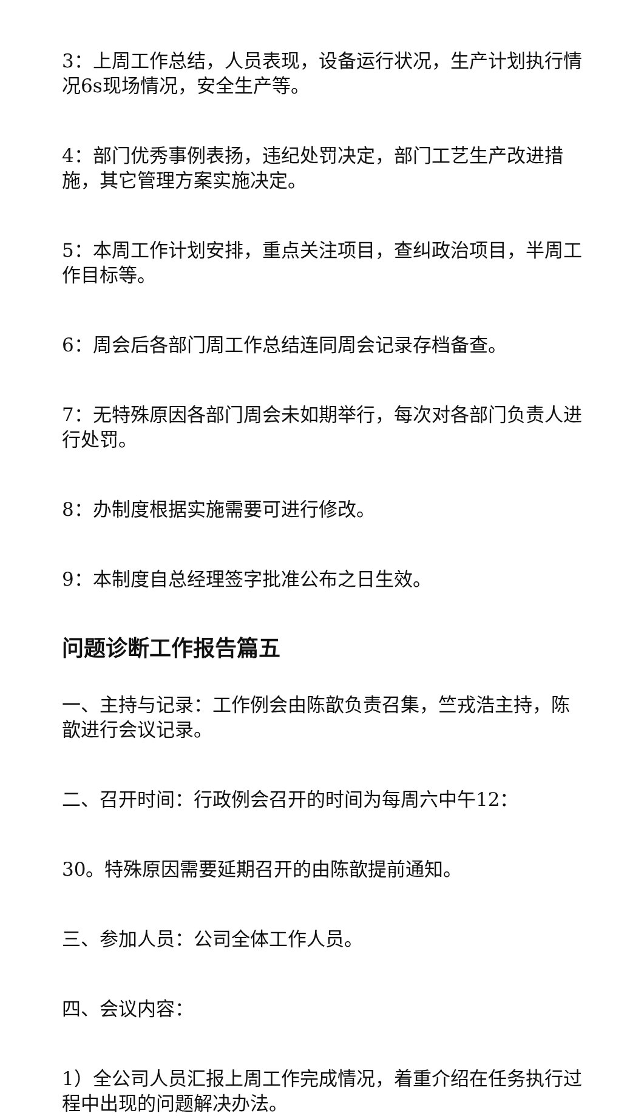3：上周工作总结，人员表现，设备运行状况，生产计划执行情况6s现场情况，安全生产等。
4：部门优秀事例表扬，违纪处罚决定，部门工艺生产改进措施，其它管理方案实施决定。
5：本周工作计划安排，重点关注项目，查纠政治项目，半周工作目标等。
6：周会后各部门周工作总结连同周会记录存档备查。
7：无特殊原因各部门周会未如期举行，每次对各部门负责人进行处罚。
8：办制度根据实施需要可进行修改。
9：本制度自总经理签字批准公布之日生效。
问题诊断工作报告篇五
一、主持与记录：工作例会由陈歆负责召集，竺戎浩主持，陈歆进行会议记录。
二、召开时间：行政例会召开的时间为每周六中午12：
30。特殊原因需要延期召开的由陈歆提前通知。
三、参加人员：公司全体工作人员。
四、会议内容：
1）全公司人员汇报上周工作完成情况，着重介绍在任务执行过程中出现的问题解决办法。